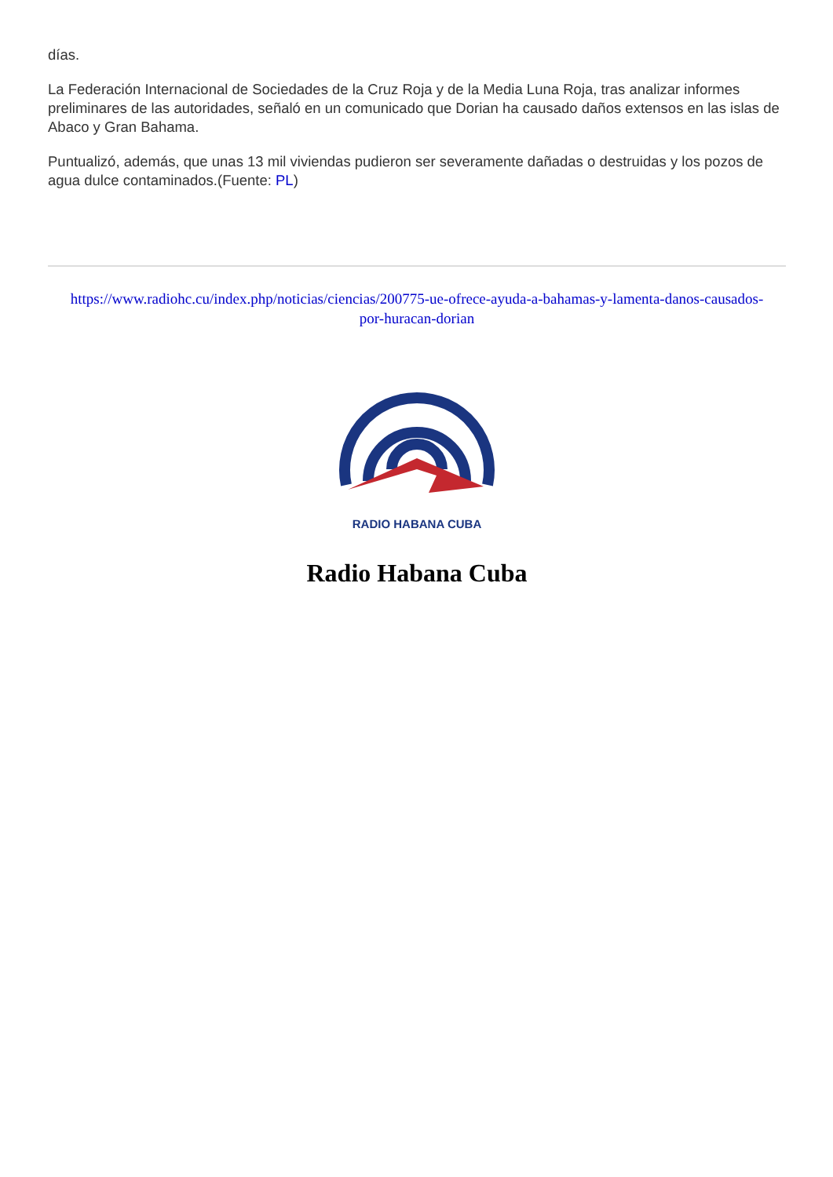días.
La Federación Internacional de Sociedades de la Cruz Roja y de la Media Luna Roja, tras analizar informes preliminares de las autoridades, señaló en un comunicado que Dorian ha causado daños extensos en las islas de Abaco y Gran Bahama.
Puntualizó, además, que unas 13 mil viviendas pudieron ser severamente dañadas o destruidas y los pozos de agua dulce contaminados.(Fuente: PL)
https://www.radiohc.cu/index.php/noticias/ciencias/200775-ue-ofrece-ayuda-a-bahamas-y-lamenta-danos-causados-por-huracan-dorian
RADIO HABANA CUBA
Radio Habana Cuba